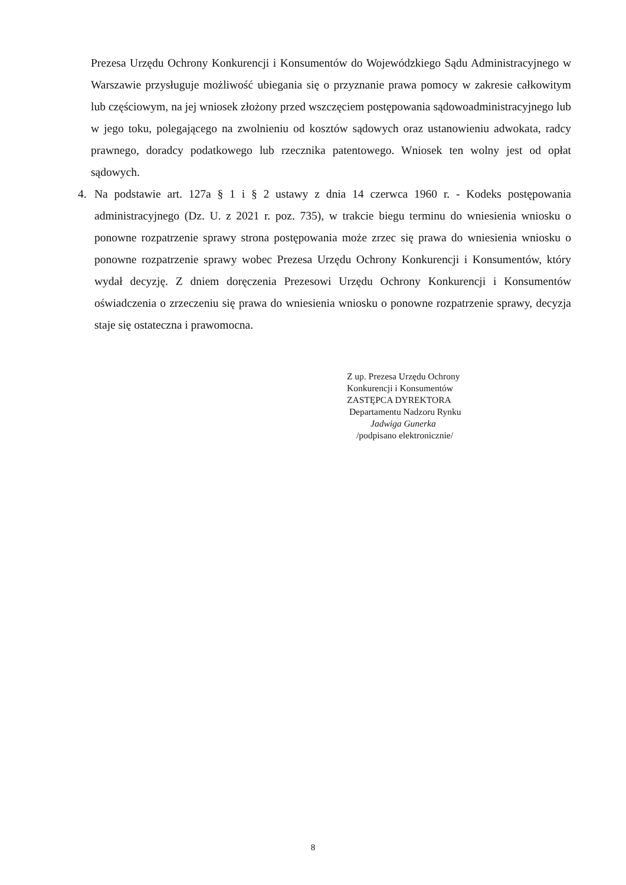Prezesa Urzędu Ochrony Konkurencji i Konsumentów do Wojewódzkiego Sądu Administracyjnego w Warszawie przysługuje możliwość ubiegania się o przyznanie prawa pomocy w zakresie całkowitym lub częściowym, na jej wniosek złożony przed wszczęciem postępowania sądowoadministracyjnego lub w jego toku, polegającego na zwolnieniu od kosztów sądowych oraz ustanowieniu adwokata, radcy prawnego, doradcy podatkowego lub rzecznika patentowego. Wniosek ten wolny jest od opłat sądowych.
4.
Na podstawie art. 127a § 1 i § 2 ustawy z dnia 14 czerwca 1960 r. - Kodeks postępowania administracyjnego (Dz. U. z 2021 r. poz. 735), w trakcie biegu terminu do wniesienia wniosku o ponowne rozpatrzenie sprawy strona postępowania może zrzec się prawa do wniesienia wniosku o ponowne rozpatrzenie sprawy wobec Prezesa Urzędu Ochrony Konkurencji i Konsumentów, który wydał decyzję. Z dniem doręczenia Prezesowi Urzędu Ochrony Konkurencji i Konsumentów oświadczenia o zrzeczeniu się prawa do wniesienia wniosku o ponowne rozpatrzenie sprawy, decyzja staje się ostateczna i prawomocna.
Z up. Prezesa Urzędu Ochrony
Konkurencji i Konsumentów
ZASTĘPCA DYREKTORA
Departamentu Nadzoru Rynku
Jadwiga Gunerka
/podpisano elektronicznie/
8